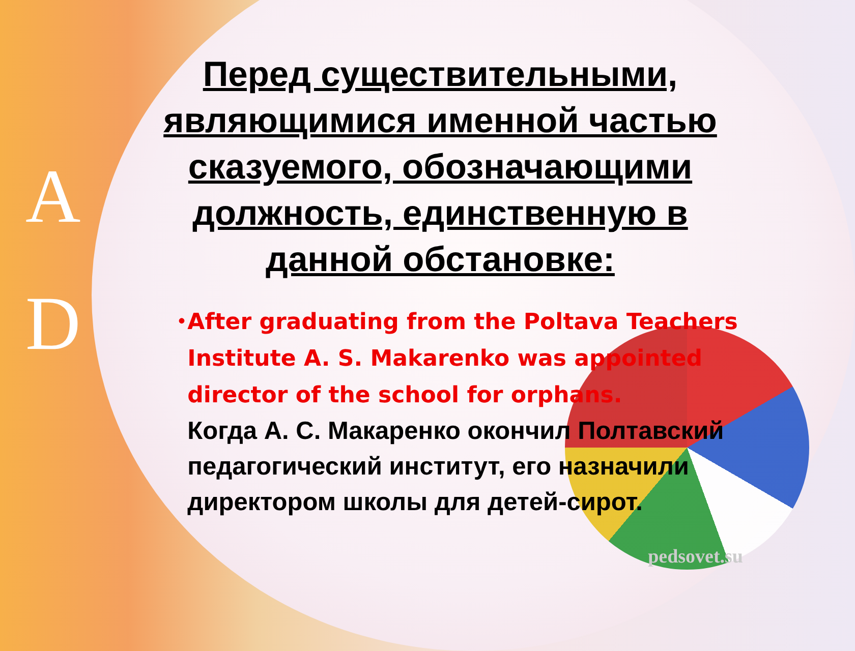A
D
Перед существительными, являющимися именной частью сказуемого, обозначающими должность, единственную в данной обстановке:
• After graduating from the Poltava Teachers Institute A. S. Makarenko was appointed director of the school for orphans.
Когда А. С. Макаренко окончил Полтавский педагогический институт, его назначили директором школы для детей-сирот.
pedsovet.su